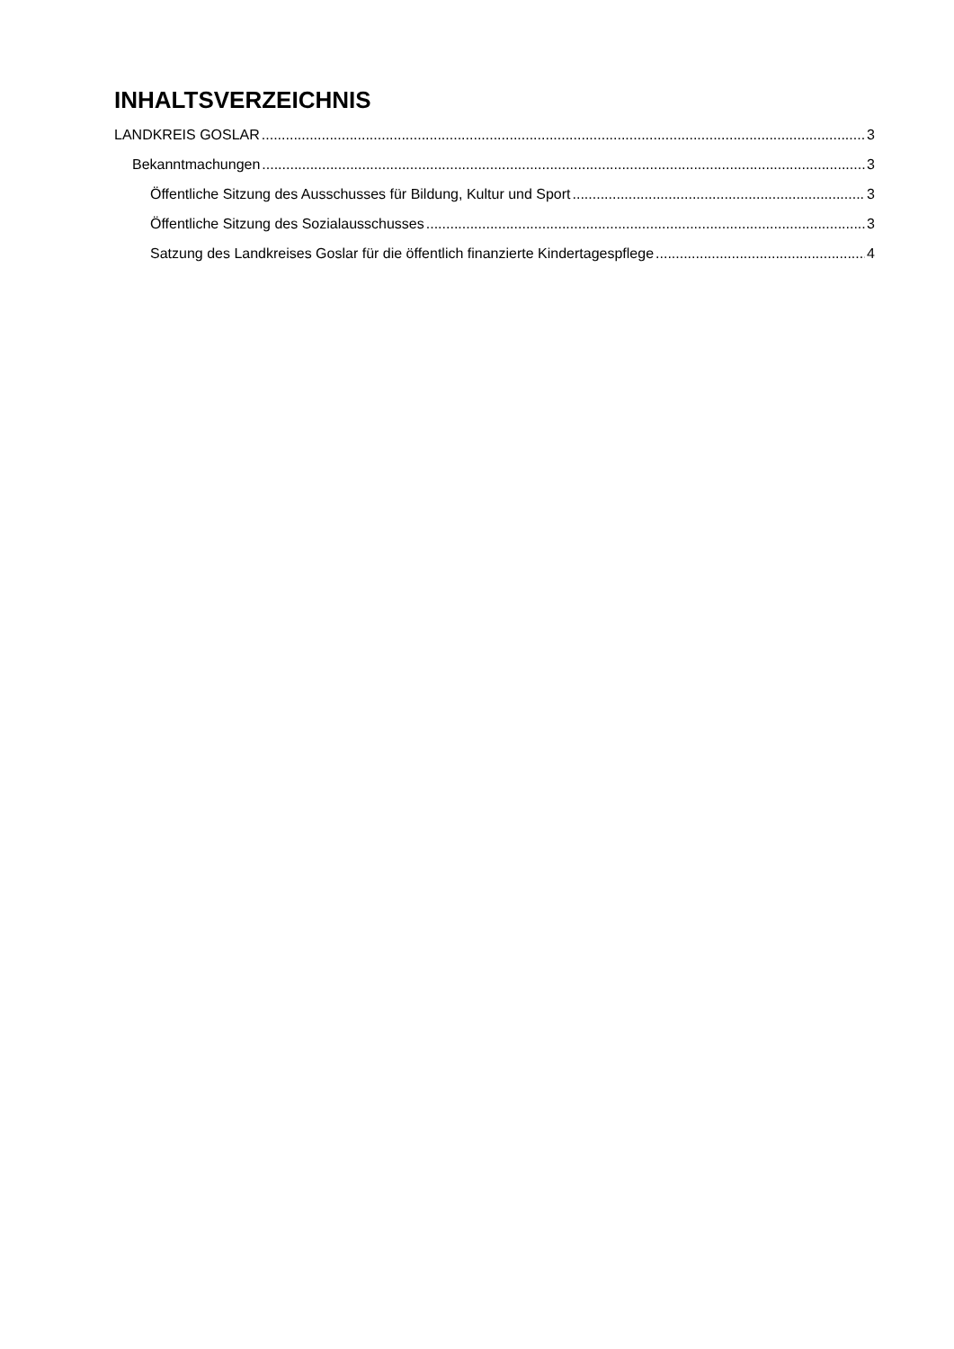INHALTSVERZEICHNIS
LANDKREIS GOSLAR 3
Bekanntmachungen 3
Öffentliche Sitzung des Ausschusses für Bildung, Kultur und Sport 3
Öffentliche Sitzung des Sozialausschusses 3
Satzung des Landkreises Goslar für die öffentlich finanzierte Kindertagespflege 4